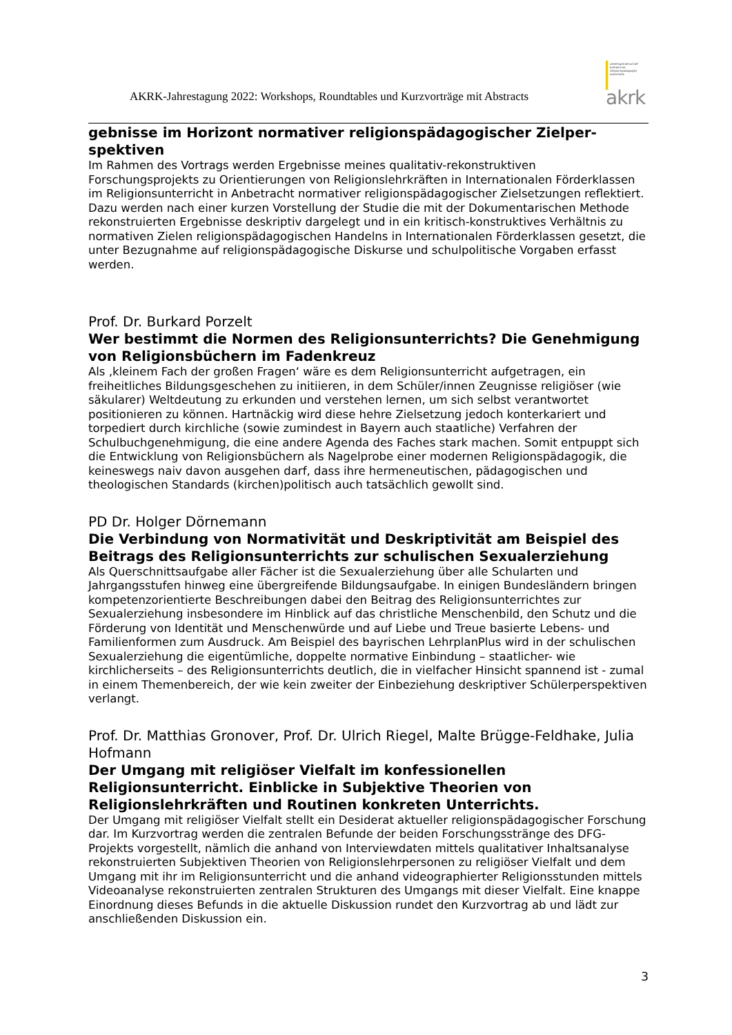AKRK-Jahrestagung 2022: Workshops, Roundtables und Kurzvorträge mit Abstracts
arbeitsgemeinschaft
katholische
religionspädagogik/
katechetik
akrk
gebnisse im Horizont normativer religionspädagogischer Zielper­spektiven
Im Rahmen des Vortrags werden Ergebnisse meines qualitativ-rekonstruktiven Forschungsprojekts zu Orientierungen von Religionslehrkräften in Internationalen Förderklassen im Religionsunterricht in Anbetracht normativer religionspädagogischer Zielsetzungen reflektiert. Dazu werden nach einer kurzen Vorstellung der Studie die mit der Dokumentarischen Methode rekonstruierten Ergebnisse deskriptiv dargelegt und in ein kritisch-konstruktives Verhältnis zu normativen Zielen religionspädagogischen Handelns in Internationalen Förderklassen gesetzt, die unter Bezugnahme auf religionspädagogische Diskurse und schulpolitische Vorgaben erfasst werden.
Prof. Dr. Burkard Porzelt
Wer bestimmt die Normen des Religionsunterrichts? Die Genehmigung von Religionsbüchern im Fadenkreuz
Als ‚kleinem Fach der großen Fragen‘ wäre es dem Religionsunterricht aufgetragen, ein freiheitliches Bildungsgeschehen zu initiieren, in dem Schüler/innen Zeugnisse religiöser (wie säkularer) Weltdeutung zu erkunden und verstehen lernen, um sich selbst verantwortet positionieren zu können. Hartnäckig wird diese hehre Zielsetzung jedoch konterkariert und torpediert durch kirchliche (sowie zumindest in Bayern auch staatliche) Verfahren der Schulbuchgenehmigung, die eine andere Agenda des Faches stark machen. Somit entpuppt sich die Entwicklung von Religionsbüchern als Nagelprobe einer modernen Religionspädagogik, die keineswegs naiv davon ausgehen darf, dass ihre hermeneutischen, pädagogischen und theologischen Standards (kirchen)politisch auch tatsächlich gewollt sind.
PD Dr. Holger Dörnemann
Die Verbindung von Normativität und Deskriptivität am Beispiel des Beitrags des Religionsunterrichts zur schulischen Sexualerziehung
Als Querschnittsaufgabe aller Fächer ist die Sexualerziehung über alle Schularten und Jahrgangsstufen hinweg eine übergreifende Bildungsaufgabe. In einigen Bundesländern bringen kompetenzorientierte Beschreibungen dabei den Beitrag des Religionsunterrichtes zur Sexualerziehung insbesondere im Hinblick auf das christliche Menschenbild, den Schutz und die Förderung von Identität und Menschenwürde und auf Liebe und Treue basierte Lebens- und Familienformen zum Ausdruck. Am Beispiel des bayrischen LehrplanPlus wird in der schulischen Sexualerziehung die eigentümliche, doppelte normative Einbindung – staatlicher- wie kirchlicherseits – des Religionsunterrichts deutlich, die in vielfacher Hinsicht spannend ist - zumal in einem Themenbereich, der wie kein zweiter der Einbeziehung deskriptiver Schülerperspektiven verlangt.
Prof. Dr. Matthias Gronover, Prof. Dr. Ulrich Riegel, Malte Brügge-Feldhake, Julia Hofmann
Der Umgang mit religiöser Vielfalt im konfessionellen Religionsunterricht. Einblicke in Subjektive Theorien von Religionslehrkräften und Routinen konkreten Unterrichts.
Der Umgang mit religiöser Vielfalt stellt ein Desiderat aktueller religionspädagogischer Forschung dar. Im Kurzvortrag werden die zentralen Befunde der beiden Forschungsstränge des DFG-Projekts vorgestellt, nämlich die anhand von Interviewdaten mittels qualitativer Inhaltsanalyse rekonstruierten Subjektiven Theorien von Religionslehrpersonen zu religiöser Vielfalt und dem Umgang mit ihr im Religionsunterricht und die anhand videographierter Religionsstunden mittels Videoanalyse rekonstruierten zentralen Strukturen des Umgangs mit dieser Vielfalt. Eine knappe Einordnung dieses Befunds in die aktuelle Diskussion rundet den Kurzvortrag ab und lädt zur anschließenden Diskussion ein.
3